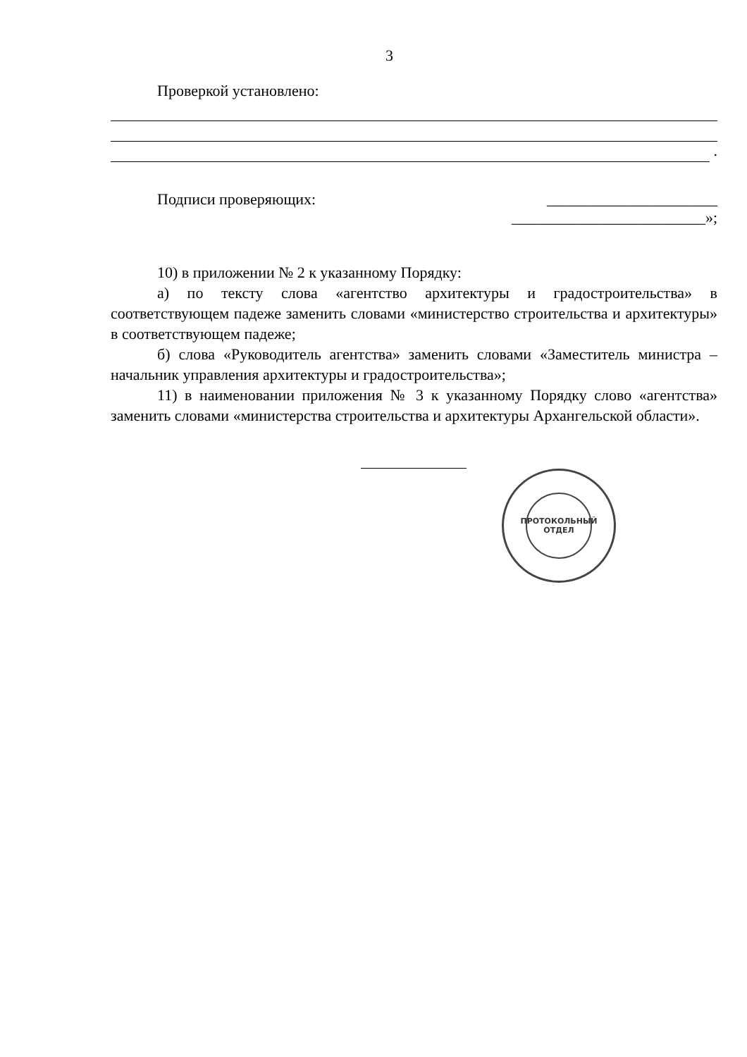3
Проверкой установлено:
.
Подписи проверяющих: ______________________
_________________________»;
10) в приложении № 2 к указанному Порядку:
а) по тексту слова «агентство архитектуры и градостроительства» в соответствующем падеже заменить словами «министерство строительства и архитектуры» в соответствующем падеже;
б) слова «Руководитель агентства» заменить словами «Заместитель министра – начальник управления архитектуры и градостроительства»;
11) в наименовании приложения № 3 к указанному Порядку слово «агентства» заменить словами «министерства строительства и архитектуры Архангельской области».
ПРОТОКОЛЬНЫЙ
ОТДЕЛ